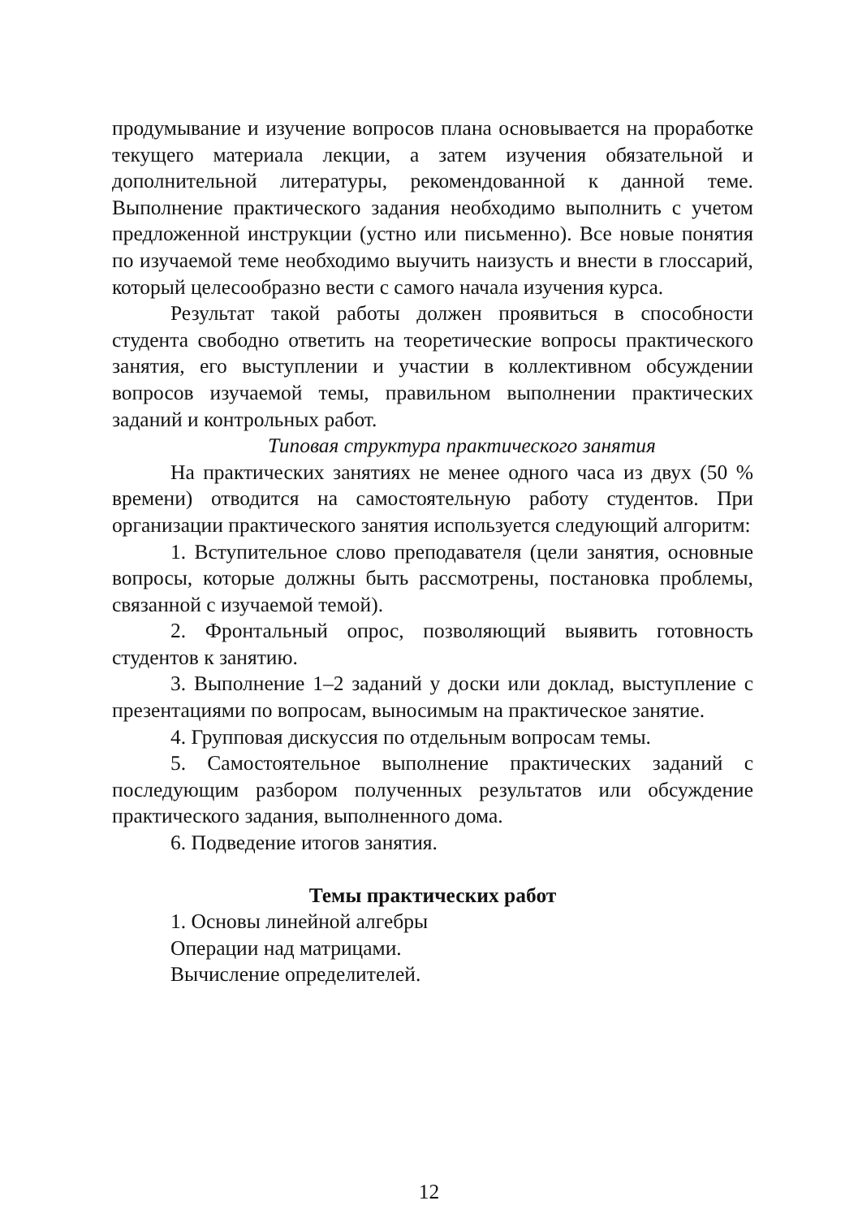продумывание и изучение вопросов плана основывается на проработке текущего материала лекции, а затем изучения обязательной и дополнительной литературы, рекомендованной к данной теме. Выполнение практического задания необходимо выполнить с учетом предложенной инструкции (устно или письменно). Все новые понятия по изучаемой теме необходимо выучить наизусть и внести в глоссарий, который целесообразно вести с самого начала изучения курса.
Результат такой работы должен проявиться в способности студента свободно ответить на теоретические вопросы практического занятия, его выступлении и участии в коллективном обсуждении вопросов изучаемой темы, правильном выполнении практических заданий и контрольных работ.
Типовая структура практического занятия
На практических занятиях не менее одного часа из двух (50 % времени) отводится на самостоятельную работу студентов. При организации практического занятия используется следующий алгоритм:
1. Вступительное слово преподавателя (цели занятия, основные вопросы, которые должны быть рассмотрены, постановка проблемы, связанной с изучаемой темой).
2. Фронтальный опрос, позволяющий выявить готовность студентов к занятию.
3. Выполнение 1–2 заданий у доски или доклад, выступление с презентациями по вопросам, выносимым на практическое занятие.
4. Групповая дискуссия по отдельным вопросам темы.
5. Самостоятельное выполнение практических заданий с последующим разбором полученных результатов или обсуждение практического задания, выполненного дома.
6. Подведение итогов занятия.
Темы практических работ
1. Основы линейной алгебры
Операции над матрицами.
Вычисление определителей.
12